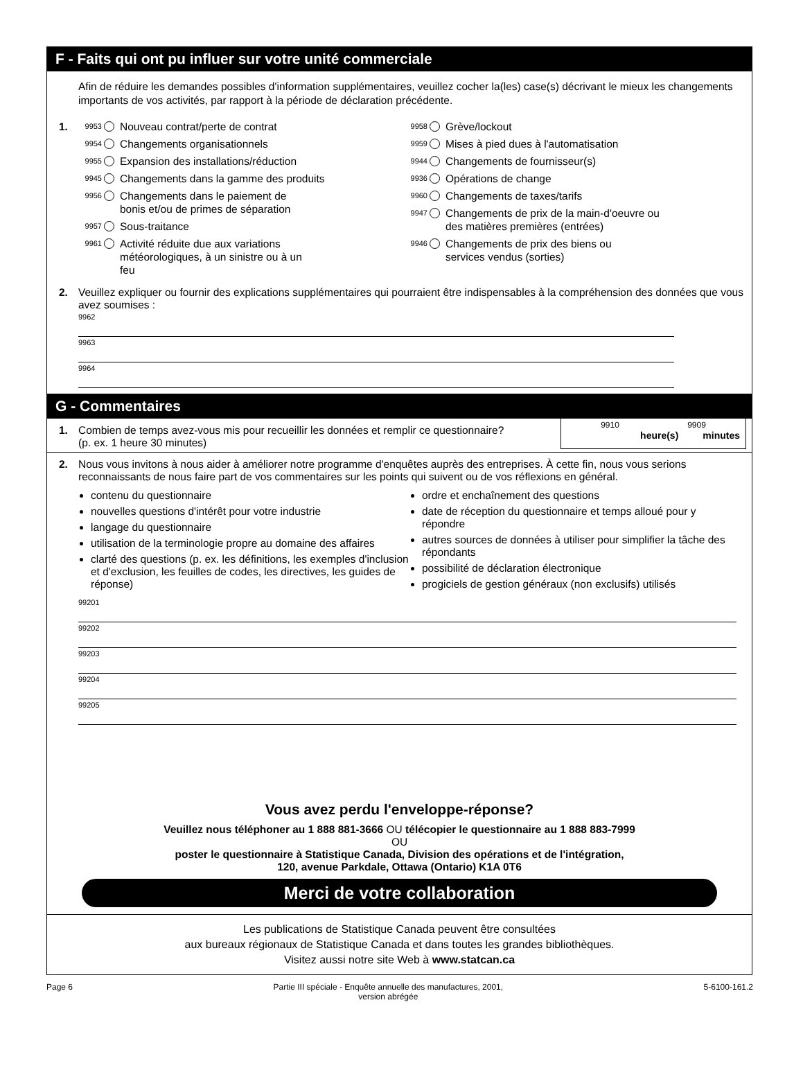F - Faits qui ont pu influer sur votre unité commerciale
Afin de réduire les demandes possibles d'information supplémentaires, veuillez cocher la(les) case(s) décrivant le mieux les changements importants de vos activités, par rapport à la période de déclaration précédente.
1. 9953 Nouveau contrat/perte de contrat
9954 Changements organisationnels
9955 Expansion des installations/réduction
9945 Changements dans la gamme des produits
9956 Changements dans le paiement de
bonis et/ou de primes de séparation
9957 Sous-traitance
9961 Activité réduite due aux variations
météorologiques, à un sinistre ou à un
feu
9958 Grève/lockout
9959 Mises à pied dues à l'automatisation
9944 Changements de fournisseur(s)
9936 Opérations de change
9960 Changements de taxes/tarifs
9947 Changements de prix de la main-d'oeuvre ou
des matières premières (entrées)
9946 Changements de prix des biens ou
services vendus (sorties)
2. Veuillez expliquer ou fournir des explications supplémentaires qui pourraient être indispensables à la compréhension des données que vous avez soumises :
9962
9963
9964
G - Commentaires
1. Combien de temps avez-vous mis pour recueillir les données et remplir ce questionnaire?
(p. ex. 1 heure 30 minutes)
9910 9909
heure(s) minutes
2. Nous vous invitons à nous aider à améliorer notre programme d'enquêtes auprès des entreprises. À cette fin, nous vous serions reconnaissants de nous faire part de vos commentaires sur les points qui suivent ou de vos réflexions en général.
contenu du questionnaire
nouvelles questions d'intérêt pour votre industrie
langage du questionnaire
utilisation de la terminologie propre au domaine des affaires
clarté des questions (p. ex. les définitions, les exemples d'inclusion et d'exclusion, les feuilles de codes, les directives, les guides de réponse)
ordre et enchaînement des questions
date de réception du questionnaire et temps alloué pour y répondre
autres sources de données à utiliser pour simplifier la tâche des répondants
possibilité de déclaration électronique
progiciels de gestion généraux (non exclusifs) utilisés
99201
99202
99203
99204
99205
Vous avez perdu l'enveloppe-réponse?
Veuillez nous téléphoner au 1 888 881-3666 OU télécopier le questionnaire au 1 888 883-7999
OU
poster le questionnaire à Statistique Canada, Division des opérations et de l'intégration,
120, avenue Parkdale, Ottawa (Ontario) K1A 0T6
Merci de votre collaboration
Les publications de Statistique Canada peuvent être consultées
aux bureaux régionaux de Statistique Canada et dans toutes les grandes bibliothèques.
Visitez aussi notre site Web à www.statcan.ca
Page 6 Partie III spéciale - Enquête annuelle des manufactures, 2001,
version abrégée 5-6100-161.2